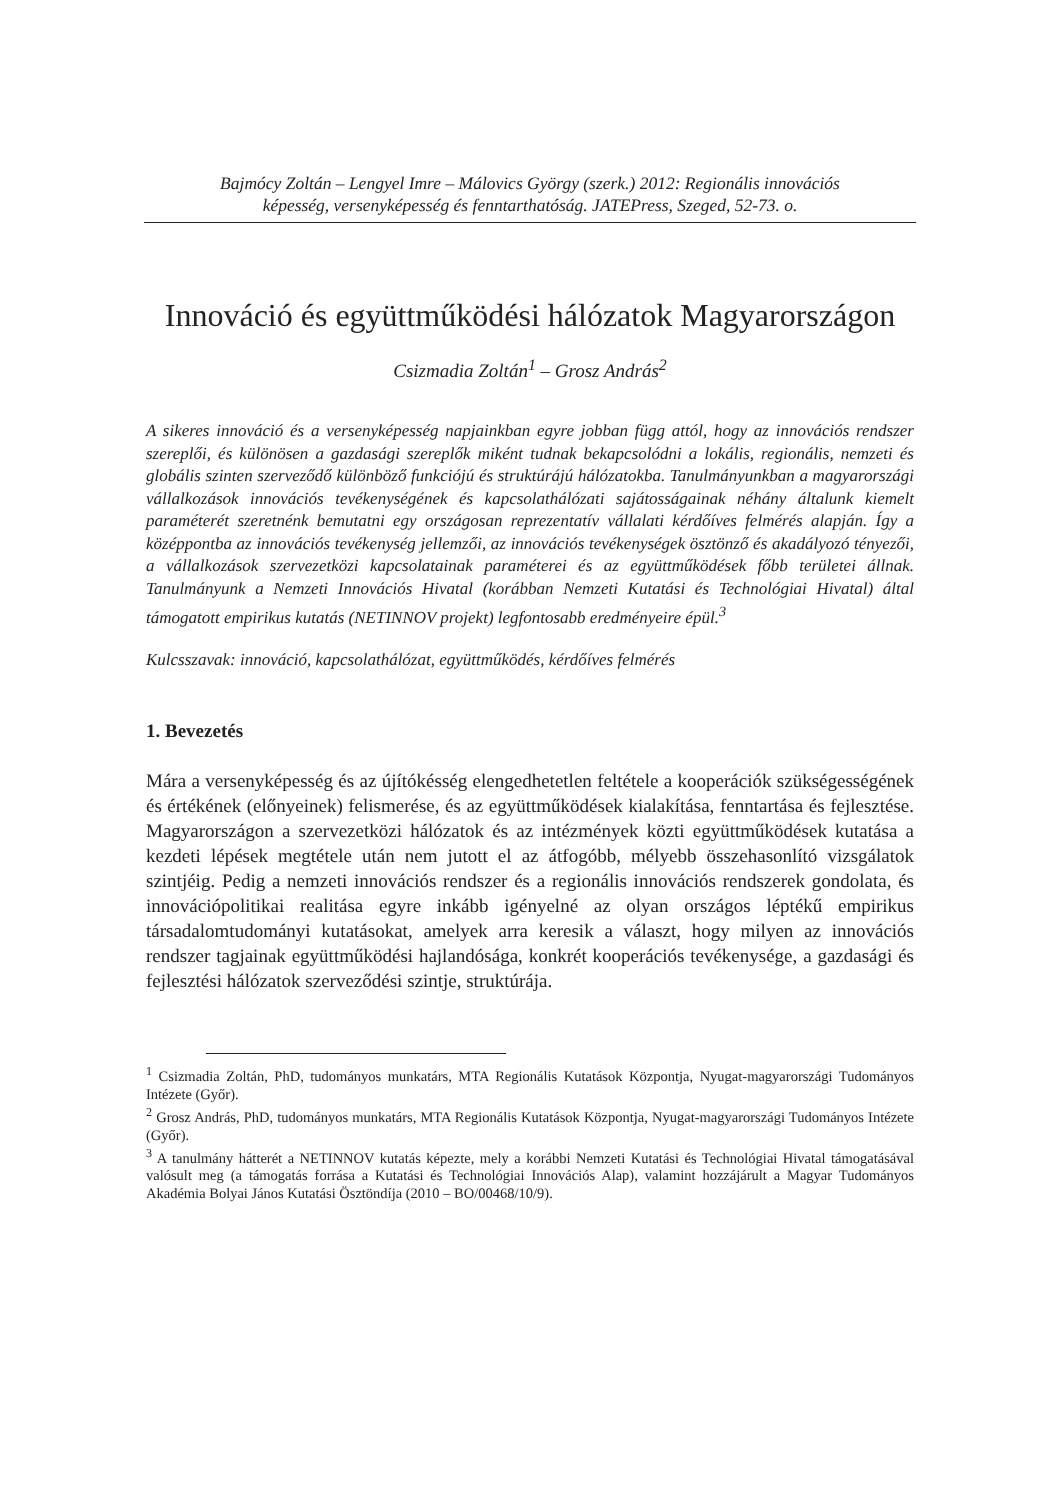Bajmócy Zoltán – Lengyel Imre – Málovics György (szerk.) 2012: Regionális innovációs
képesség, versenyképesség és fenntarthatóság. JATEPress, Szeged, 52-73. o.
Innováció és együttműködési hálózatok Magyarországon
Csizmadia Zoltán<sup>1</sup> – Grosz András<sup>2</sup>
A sikeres innováció és a versenyképesség napjainkban egyre jobban függ attól, hogy az innovációs rendszer szereplői, és különösen a gazdasági szereplők miként tudnak bekapcsolódni a lokális, regionális, nemzeti és globális szinten szerveződő különböző funkciójú és struktúrájú hálózatokba. Tanulmányunkban a magyarországi vállalkozások innovációs tevékenységének és kapcsolathálózati sajátosságainak néhány általunk kiemelt paraméterét szeretnénk bemutatni egy országosan reprezentatív vállalati kérdőíves felmérés alapján. Így a középpontba az innovációs tevékenység jellemzői, az innovációs tevékenységek ösztönző és akadályozó tényezői, a vállalkozások szervezetközi kapcsolatainak paraméterei és az együttműködések főbb területei állnak. Tanulmányunk a Nemzeti Innovációs Hivatal (korábban Nemzeti Kutatási és Technológiai Hivatal) által támogatott empirikus kutatás (NETINNOV projekt) legfontosabb eredményeire épül.<sup>3</sup>
Kulcsszavak: innováció, kapcsolathálózat, együttműködés, kérdőíves felmérés
1. Bevezetés
Mára a versenyképesség és az újítókésség elengedhetetlen feltétele a kooperációk szükségességének és értékének (előnyeinek) felismerése, és az együttműködések kialakítása, fenntartása és fejlesztése. Magyarországon a szervezetközi hálózatok és az intézmények közti együttműködések kutatása a kezdeti lépések megtétele után nem jutott el az átfogóbb, mélyebb összehasonlító vizsgálatok szintjéig. Pedig a nemzeti innovációs rendszer és a regionális innovációs rendszerek gondolata, és innovációpolitikai realitása egyre inkább igényelné az olyan országos léptékű empirikus társadalomtudományi kutatásokat, amelyek arra keresik a választ, hogy milyen az innovációs rendszer tagjainak együttműködési hajlandósága, konkrét kooperációs tevékenysége, a gazdasági és fejlesztési hálózatok szerveződési szintje, struktúrája.
<sup>1</sup> Csizmadia Zoltán, PhD, tudományos munkatárs, MTA Regionális Kutatások Központja, Nyugat-magyarországi Tudományos Intézete (Győr).
<sup>2</sup> Grosz András, PhD, tudományos munkatárs, MTA Regionális Kutatások Központja, Nyugat-magyarországi Tudományos Intézete (Győr).
<sup>3</sup> A tanulmány hátterét a NETINNOV kutatás képezte, mely a korábbi Nemzeti Kutatási és Technológiai Hivatal támogatásával valósult meg (a támogatás forrása a Kutatási és Technológiai Innovációs Alap), valamint hozzájárult a Magyar Tudományos Akadémia Bolyai János Kutatási Ösztöndíja (2010 – BO/00468/10/9).